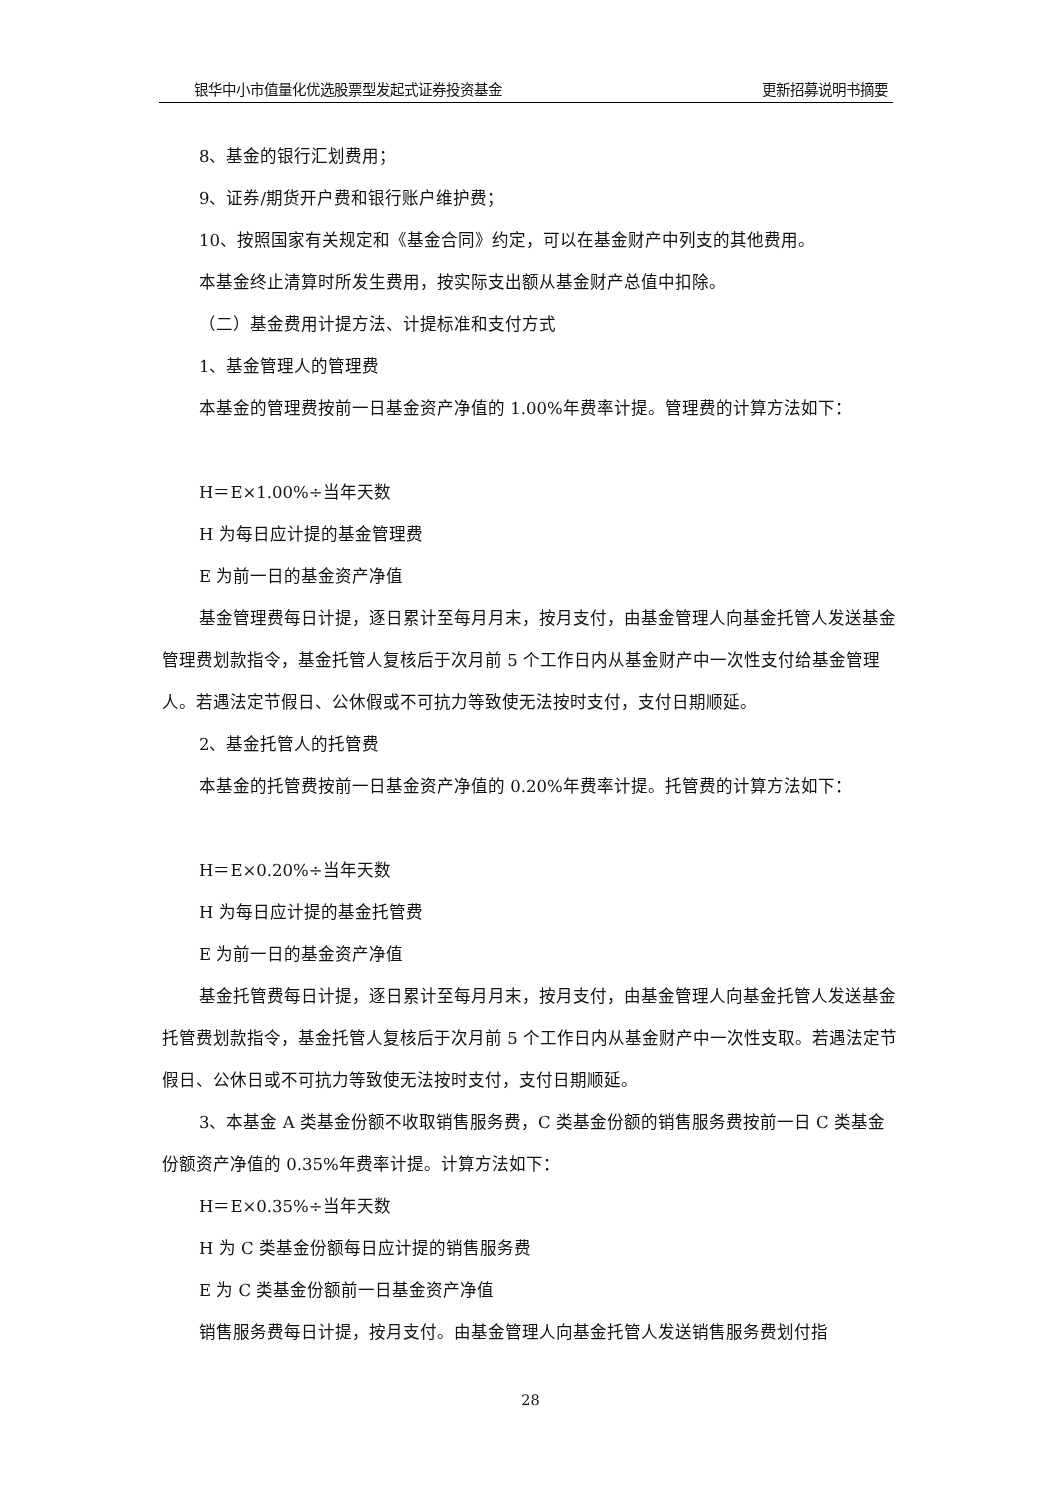银华中小市值量化优选股票型发起式证券投资基金 更新招募说明书摘要
8、基金的银行汇划费用；
9、证券/期货开户费和银行账户维护费；
10、按照国家有关规定和《基金合同》约定，可以在基金财产中列支的其他费用。
本基金终止清算时所发生费用，按实际支出额从基金财产总值中扣除。
（二）基金费用计提方法、计提标准和支付方式
1、基金管理人的管理费
本基金的管理费按前一日基金资产净值的 1.00%年费率计提。管理费的计算方法如下：
H＝E×1.00%÷当年天数
H 为每日应计提的基金管理费
E 为前一日的基金资产净值
基金管理费每日计提，逐日累计至每月月末，按月支付，由基金管理人向基金托管人发送基金管理费划款指令，基金托管人复核后于次月前 5 个工作日内从基金财产中一次性支付给基金管理人。若遇法定节假日、公休假或不可抗力等致使无法按时支付，支付日期顺延。
2、基金托管人的托管费
本基金的托管费按前一日基金资产净值的 0.20%年费率计提。托管费的计算方法如下：
H＝E×0.20%÷当年天数
H 为每日应计提的基金托管费
E 为前一日的基金资产净值
基金托管费每日计提，逐日累计至每月月末，按月支付，由基金管理人向基金托管人发送基金托管费划款指令，基金托管人复核后于次月前 5 个工作日内从基金财产中一次性支取。若遇法定节假日、公休日或不可抗力等致使无法按时支付，支付日期顺延。
3、本基金 A 类基金份额不收取销售服务费，C 类基金份额的销售服务费按前一日 C 类基金份额资产净值的 0.35%年费率计提。计算方法如下：
H＝E×0.35%÷当年天数
H 为 C 类基金份额每日应计提的销售服务费
E 为 C 类基金份额前一日基金资产净值
销售服务费每日计提，按月支付。由基金管理人向基金托管人发送销售服务费划付指
28